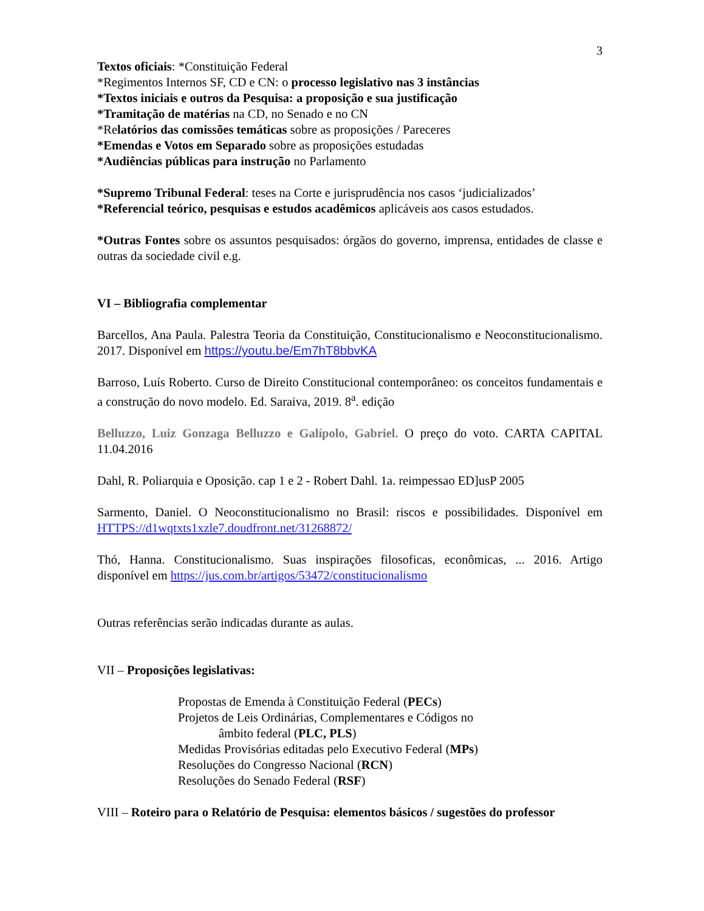3
Textos oficiais: *Constituição Federal
*Regimentos Internos SF, CD e CN: o processo legislativo nas 3 instâncias
*Textos iniciais e outros da Pesquisa: a proposição e sua justificação
*Tramitação de matérias na CD, no Senado e no CN
*Relatórios das comissões temáticas sobre as proposições / Pareceres
*Emendas e Votos em Separado sobre as proposições estudadas
*Audiências públicas para instrução no Parlamento
*Supremo Tribunal Federal: teses na Corte e jurisprudência nos casos ‘judicializados’
*Referencial teórico, pesquisas e estudos acadêmicos aplicáveis aos casos estudados.
*Outras Fontes sobre os assuntos pesquisados: órgãos do governo, imprensa, entidades de classe e outras da sociedade civil e.g.
VI – Bibliografia complementar
Barcellos, Ana Paula. Palestra Teoria da Constituição, Constitucionalismo e Neoconstitucionalismo. 2017. Disponível em https://youtu.be/Em7hT8bbvKA
Barroso, Luís Roberto. Curso de Direito Constitucional contemporâneo: os conceitos fundamentais e a construção do novo modelo. Ed. Saraiva, 2019. 8<sup>a</sup>. edição
Belluzzo, Luiz Gonzaga Belluzzo e Galípolo, Gabriel. O preço do voto. CARTA CAPITAL 11.04.2016
Dahl, R. Poliarquia e Oposição. cap 1 e 2 - Robert Dahl. 1a. reimpessao ED]usP 2005
Sarmento, Daniel. O Neoconstitucionalismo no Brasil: riscos e possibilidades. Disponível em HTTPS://d1wqtxts1xzle7.doudfront.net/31268872/
Thó, Hanna. Constitucionalismo. Suas inspirações filosoficas, econômicas, ... 2016. Artigo disponível em https://jus.com.br/artigos/53472/constitucionalismo
Outras referências serão indicadas durante as aulas.
VII – Proposições legislativas:
Propostas de Emenda à Constituição Federal (PECs)
Projetos de Leis Ordinárias, Complementares e Códigos no
âmbito federal (PLC, PLS)
Medidas Provisórias editadas pelo Executivo Federal (MPs)
Resoluções do Congresso Nacional (RCN)
Resoluções do Senado Federal (RSF)
VIII – Roteiro para o Relatório de Pesquisa: elementos básicos / sugestões do professor